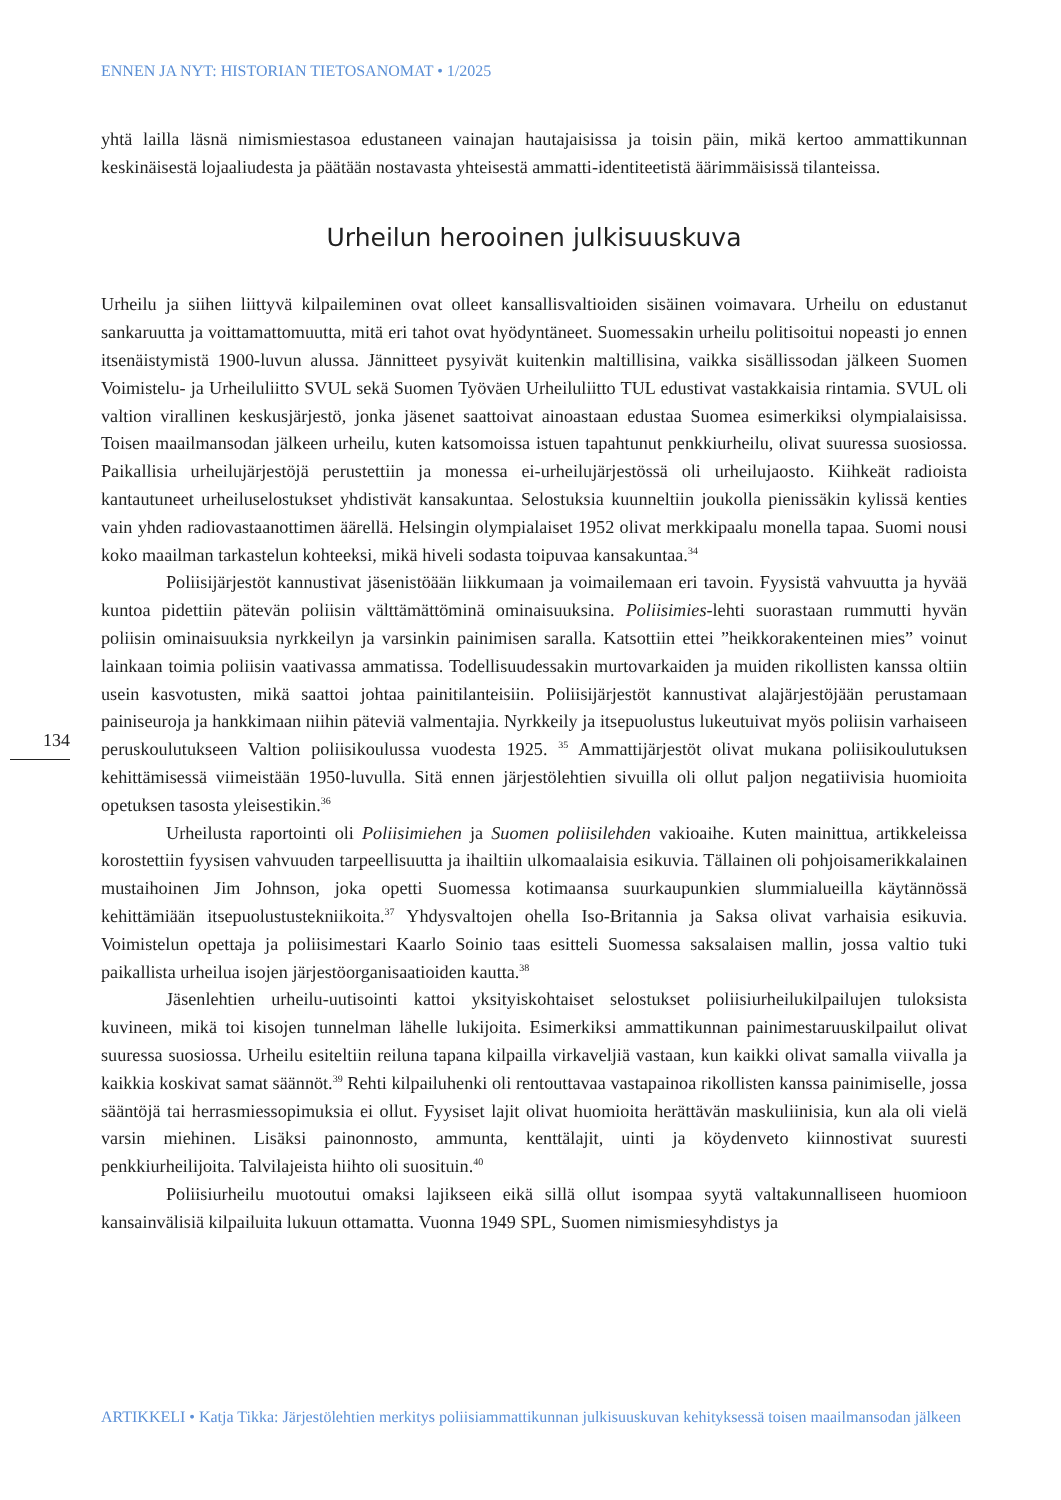ENNEN JA NYT: HISTORIAN TIETOSANOMAT • 1/2025
134
yhtä lailla läsnä nimismiestasoa edustaneen vainajan hautajaisissa ja toisin päin, mikä kertoo ammattikunnan keskinäisestä lojaaliudesta ja päätään nostavasta yhteisestä ammatti-identiteetistä äärimmäisissä tilanteissa.
Urheilun herooinen julkisuuskuva
Urheilu ja siihen liittyvä kilpaileminen ovat olleet kansallisvaltioiden sisäinen voimavara. Urheilu on edustanut sankaruutta ja voittamattomuutta, mitä eri tahot ovat hyödyntäneet. Suomessakin urheilu politisoitui nopeasti jo ennen itsenäistymistä 1900-luvun alussa. Jännitteet pysyivät kuitenkin maltillisina, vaikka sisällissodan jälkeen Suomen Voimistelu- ja Urheiluliitto SVUL sekä Suomen Työväen Urheiluliitto TUL edustivat vastakkaisia rintamia. SVUL oli valtion virallinen keskusjärjestö, jonka jäsenet saattoivat ainoastaan edustaa Suomea esimerkiksi olympialaisissa. Toisen maailmansodan jälkeen urheilu, kuten katsomoissa istuen tapahtunut penkkiurheilu, olivat suuressa suosiossa. Paikallisia urheilujärjestöjä perustettiin ja monessa ei-urheilujärjestössä oli urheilujaosto. Kiihkeät radioista kantautuneet urheiluselostukset yhdistivät kansakuntaa. Selostuksia kuunneltiin joukolla pienissäkin kylissä kenties vain yhden radiovastaanottimen äärellä. Helsingin olympialaiset 1952 olivat merkkipaalu monella tapaa. Suomi nousi koko maailman tarkastelun kohteeksi, mikä hiveli sodasta toipuvaa kansakuntaa.<sup>34</sup>
Poliisijärjestöt kannustivat jäsenistöään liikkumaan ja voimailemaan eri tavoin. Fyysistä vahvuutta ja hyvää kuntoa pidettiin pätevän poliisin välttämättöminä ominaisuuksina. Poliisimies-lehti suorastaan rummutti hyvän poliisin ominaisuuksia nyrkkeilyn ja varsinkin painimisen saralla. Katsottiin ettei ”heikkorakenteinen mies” voinut lainkaan toimia poliisin vaativassa ammatissa. Todellisuudessakin murtovarkaiden ja muiden rikollisten kanssa oltiin usein kasvotusten, mikä saattoi johtaa painitilanteisiin. Poliisijärjestöt kannustivat alajärjestöjään perustamaan painiseuroja ja hankkimaan niihin päteviä valmentajia. Nyrkkeily ja itsepuolustus lukeutuivat myös poliisin varhaiseen peruskoulutukseen Valtion poliisikoulussa vuodesta 1925. <sup>35</sup> Ammattijärjestöt olivat mukana poliisikoulutuksen kehittämisessä viimeistään 1950-luvulla. Sitä ennen järjestölehtien sivuilla oli ollut paljon negatiivisia huomioita opetuksen tasosta yleisestikin.<sup>36</sup>
Urheilusta raportointi oli Poliisimiehen ja Suomen poliisilehden vakioaihe. Kuten mainittua, artikkeleissa korostettiin fyysisen vahvuuden tarpeellisuutta ja ihailtiin ulkomaalaisia esikuvia. Tällainen oli pohjoisamerikkalainen mustaihoinen Jim Johnson, joka opetti Suomessa kotimaansa suurkaupunkien slummialueilla käytännössä kehittämiään itsepuolustustekniikoita.<sup>37</sup> Yhdysvaltojen ohella Iso-Britannia ja Saksa olivat varhaisia esikuvia. Voimistelun opettaja ja poliisimestari Kaarlo Soinio taas esitteli Suomessa saksalaisen mallin, jossa valtio tuki paikallista urheilua isojen järjestöorganisaatioiden kautta.<sup>38</sup>
Jäsenlehtien urheilu-uutisointi kattoi yksityiskohtaiset selostukset poliisiurheilukilpailujen tuloksista kuvineen, mikä toi kisojen tunnelman lähelle lukijoita. Esimerkiksi ammattikunnan painimestaruuskilpailut olivat suuressa suosiossa. Urheilu esiteltiin reiluna tapana kilpailla virkaveljiä vastaan, kun kaikki olivat samalla viivalla ja kaikkia koskivat samat säännöt.<sup>39</sup> Rehti kilpailuhenki oli rentouttavaa vastapainoa rikollisten kanssa painimiselle, jossa sääntöjä tai herrasmiessopimuksia ei ollut. Fyysiset lajit olivat huomioita herättävän maskuliinisia, kun ala oli vielä varsin miehinen. Lisäksi painonnosto, ammunta, kenttälajit, uinti ja köydenveto kiinnostivat suuresti penkkiurheilijoita. Talvilajeista hiihto oli suosituin.<sup>40</sup>
Poliisiurheilu muotoutui omaksi lajikseen eikä sillä ollut isompaa syytä valtakunnalliseen huomioon kansainvälisiä kilpailuita lukuun ottamatta. Vuonna 1949 SPL, Suomen nimismiesyhdistys ja
ARTIKKELI • Katja Tikka: Järjestölehtien merkitys poliisiammattikunnan julkisuuskuvan kehityksessä toisen maailmansodan jälkeen